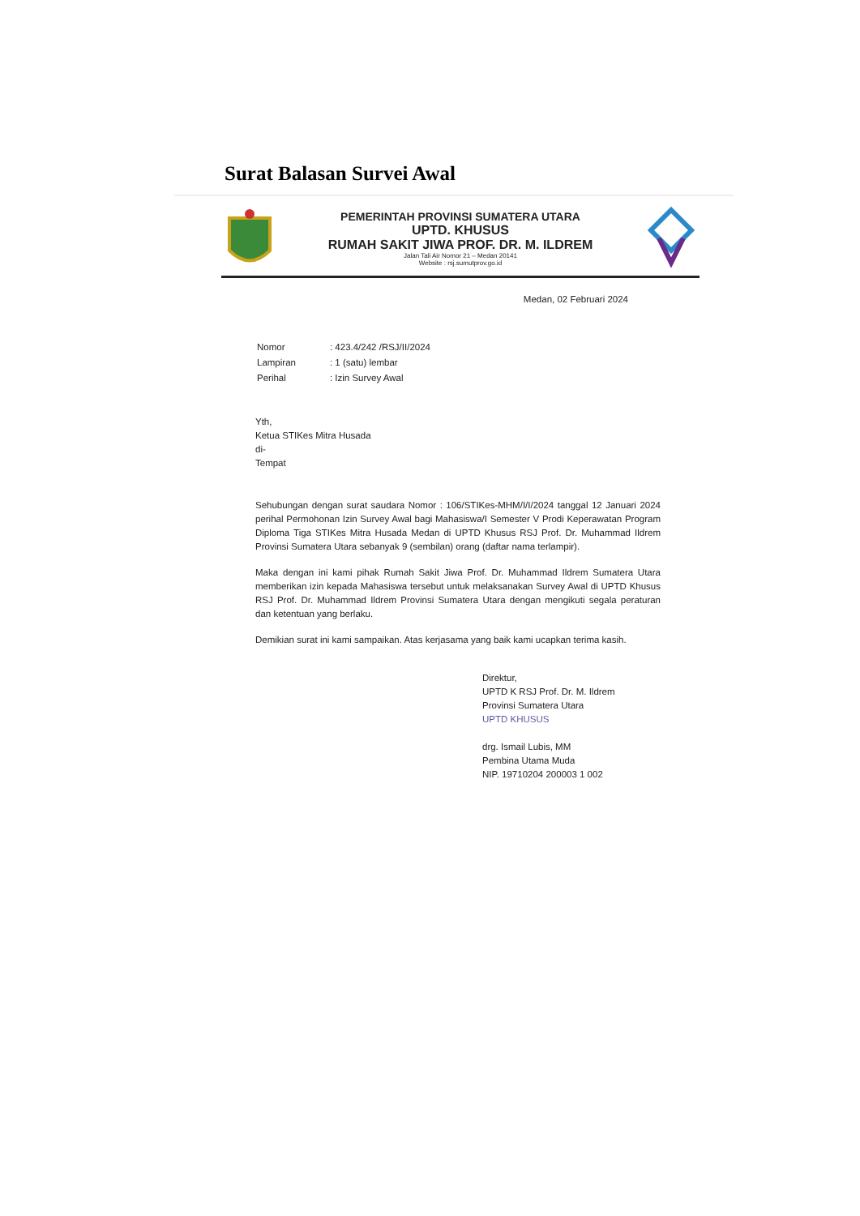Surat Balasan Survei Awal
PEMERINTAH PROVINSI SUMATERA UTARA
UPTD. KHUSUS
RUMAH SAKIT JIWA PROF. DR. M. ILDREM
Jalan Tali Air Nomor 21 – Medan 20141
Website : rsj.sumutprov.go.id
Medan, 02 Februari 2024
| Nomor | : 423.4/242 /RSJ/II/2024 |
| Lampiran | : 1 (satu) lembar |
| Perihal | : Izin Survey Awal |
Yth,
Ketua STIKes Mitra Husada
di-
Tempat
Sehubungan dengan surat saudara Nomor : 106/STIKes-MHM/I/I/2024 tanggal 12 Januari 2024 perihal Permohonan Izin Survey Awal bagi Mahasiswa/I Semester V Prodi Keperawatan Program Diploma Tiga STIKes Mitra Husada Medan di UPTD Khusus RSJ Prof. Dr. Muhammad Ildrem Provinsi Sumatera Utara sebanyak 9 (sembilan) orang (daftar nama terlampir).
Maka dengan ini kami pihak Rumah Sakit Jiwa Prof. Dr. Muhammad Ildrem Sumatera Utara memberikan izin kepada Mahasiswa tersebut untuk melaksanakan Survey Awal di UPTD Khusus RSJ Prof. Dr. Muhammad Ildrem Provinsi Sumatera Utara dengan mengikuti segala peraturan dan ketentuan yang berlaku.
Demikian surat ini kami sampaikan. Atas kerjasama yang baik kami ucapkan terima kasih.
Direktur,
UPTD K RSJ Prof. Dr. M. Ildrem
Provinsi Sumatera Utara
UPTD KHUSUS
drg. Ismail Lubis, MM
Pembina Utama Muda
NIP. 19710204 200003 1 002